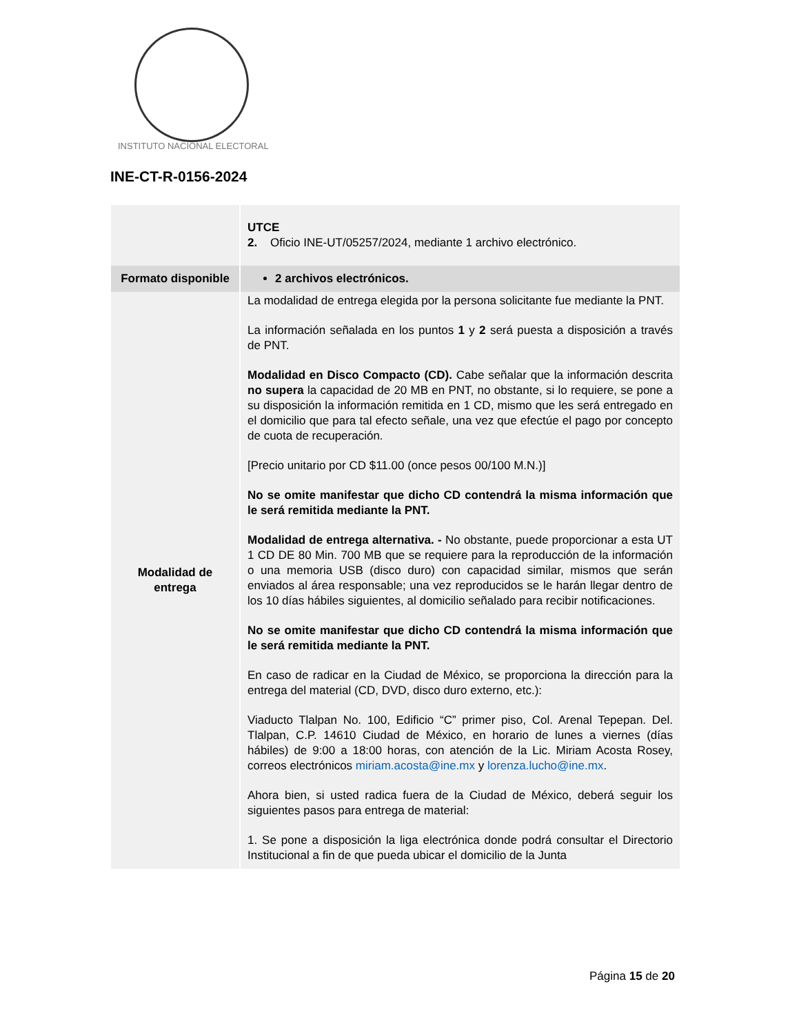INSTITUTO NACIONAL ELECTORAL
INE-CT-R-0156-2024
| | UTCE 2. Oficio INE-UT/05257/2024, mediante 1 archivo electrónico. |
| Formato disponible | 2 archivos electrónicos. |
| Modalidad de entrega | La modalidad de entrega elegida por la persona solicitante fue mediante la PNT. La información señalada en los puntos 1 y 2 será puesta a disposición a través de PNT. Modalidad en Disco Compacto (CD). Cabe señalar que la información descrita no supera la capacidad de 20 MB en PNT, no obstante, si lo requiere, se pone a su disposición la información remitida en 1 CD, mismo que les será entregado en el domicilio que para tal efecto señale, una vez que efectúe el pago por concepto de cuota de recuperación. [Precio unitario por CD $11.00 (once pesos 00/100 M.N.)] No se omite manifestar que dicho CD contendrá la misma información que le será remitida mediante la PNT. Modalidad de entrega alternativa. - No obstante, puede proporcionar a esta UT 1 CD DE 80 Min. 700 MB que se requiere para la reproducción de la información o una memoria USB (disco duro) con capacidad similar, mismos que serán enviados al área responsable; una vez reproducidos se le harán llegar dentro de los 10 días hábiles siguientes, al domicilio señalado para recibir notificaciones. No se omite manifestar que dicho CD contendrá la misma información que le será remitida mediante la PNT. En caso de radicar en la Ciudad de México, se proporciona la dirección para la entrega del material (CD, DVD, disco duro externo, etc.): Viaducto Tlalpan No. 100, Edificio “C” primer piso, Col. Arenal Tepepan. Del. Tlalpan, C.P. 14610 Ciudad de México, en horario de lunes a viernes (días hábiles) de 9:00 a 18:00 horas, con atención de la Lic. Miriam Acosta Rosey, correos electrónicos miriam.acosta@ine.mx y lorenza.lucho@ine.mx . Ahora bien, si usted radica fuera de la Ciudad de México, deberá seguir los siguientes pasos para entrega de material: 1. Se pone a disposición la liga electrónica donde podrá consultar el Directorio Institucional a fin de que pueda ubicar el domicilio de la Junta |
Página 15 de 20